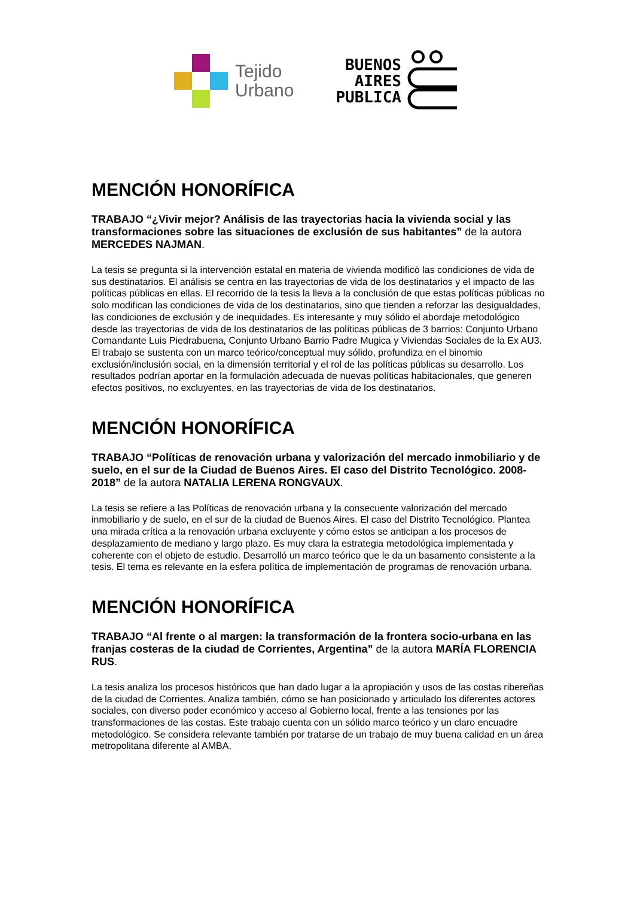Tejido
Urbano
BUENOS
AIRES
PUBLICA
MENCIÓN HONORÍFICA
TRABAJO “¿Vivir mejor? Análisis de las trayectorias hacia la vivienda social y las transformaciones sobre las situaciones de exclusión de sus habitantes” de la autora MERCEDES NAJMAN.
La tesis se pregunta si la intervención estatal en materia de vivienda modificó las condiciones de vida de sus destinatarios. El análisis se centra en las trayectorias de vida de los destinatarios y el impacto de las políticas públicas en ellas. El recorrido de la tesis la lleva a la conclusión de que estas políticas públicas no solo modifican las condiciones de vida de los destinatarios, sino que tienden a reforzar las desigualdades, las condiciones de exclusión y de inequidades. Es interesante y muy sólido el abordaje metodológico desde las trayectorias de vida de los destinatarios de las políticas públicas de 3 barrios: Conjunto Urbano Comandante Luis Piedrabuena, Conjunto Urbano Barrio Padre Mugica y Viviendas Sociales de la Ex AU3. El trabajo se sustenta con un marco teórico/conceptual muy sólido, profundiza en el binomio exclusión/inclusión social, en la dimensión territorial y el rol de las políticas públicas su desarrollo. Los resultados podrían aportar en la formulación adecuada de nuevas políticas habitacionales, que generen efectos positivos, no excluyentes, en las trayectorias de vida de los destinatarios.
MENCIÓN HONORÍFICA
TRABAJO “Políticas de renovación urbana y valorización del mercado inmobiliario y de suelo, en el sur de la Ciudad de Buenos Aires. El caso del Distrito Tecnológico. 2008-2018” de la autora NATALIA LERENA RONGVAUX.
La tesis se refiere a las Políticas de renovación urbana y la consecuente valorización del mercado inmobiliario y de suelo, en el sur de la ciudad de Buenos Aires. El caso del Distrito Tecnológico. Plantea una mirada crítica a la renovación urbana excluyente y cómo estos se anticipan a los procesos de desplazamiento de mediano y largo plazo. Es muy clara la estrategia metodológica implementada y coherente con el objeto de estudio. Desarrolló un marco teórico que le da un basamento consistente a la tesis. El tema es relevante en la esfera política de implementación de programas de renovación urbana.
MENCIÓN HONORÍFICA
TRABAJO “Al frente o al margen: la transformación de la frontera socio-urbana en las franjas costeras de la ciudad de Corrientes, Argentina” de la autora MARÍA FLORENCIA RUS.
La tesis analiza los procesos históricos que han dado lugar a la apropiación y usos de las costas ribereñas de la ciudad de Corrientes. Analiza también, cómo se han posicionado y articulado los diferentes actores sociales, con diverso poder económico y acceso al Gobierno local, frente a las tensiones por las transformaciones de las costas. Este trabajo cuenta con un sólido marco teórico y un claro encuadre metodológico. Se considera relevante también por tratarse de un trabajo de muy buena calidad en un área metropolitana diferente al AMBA.